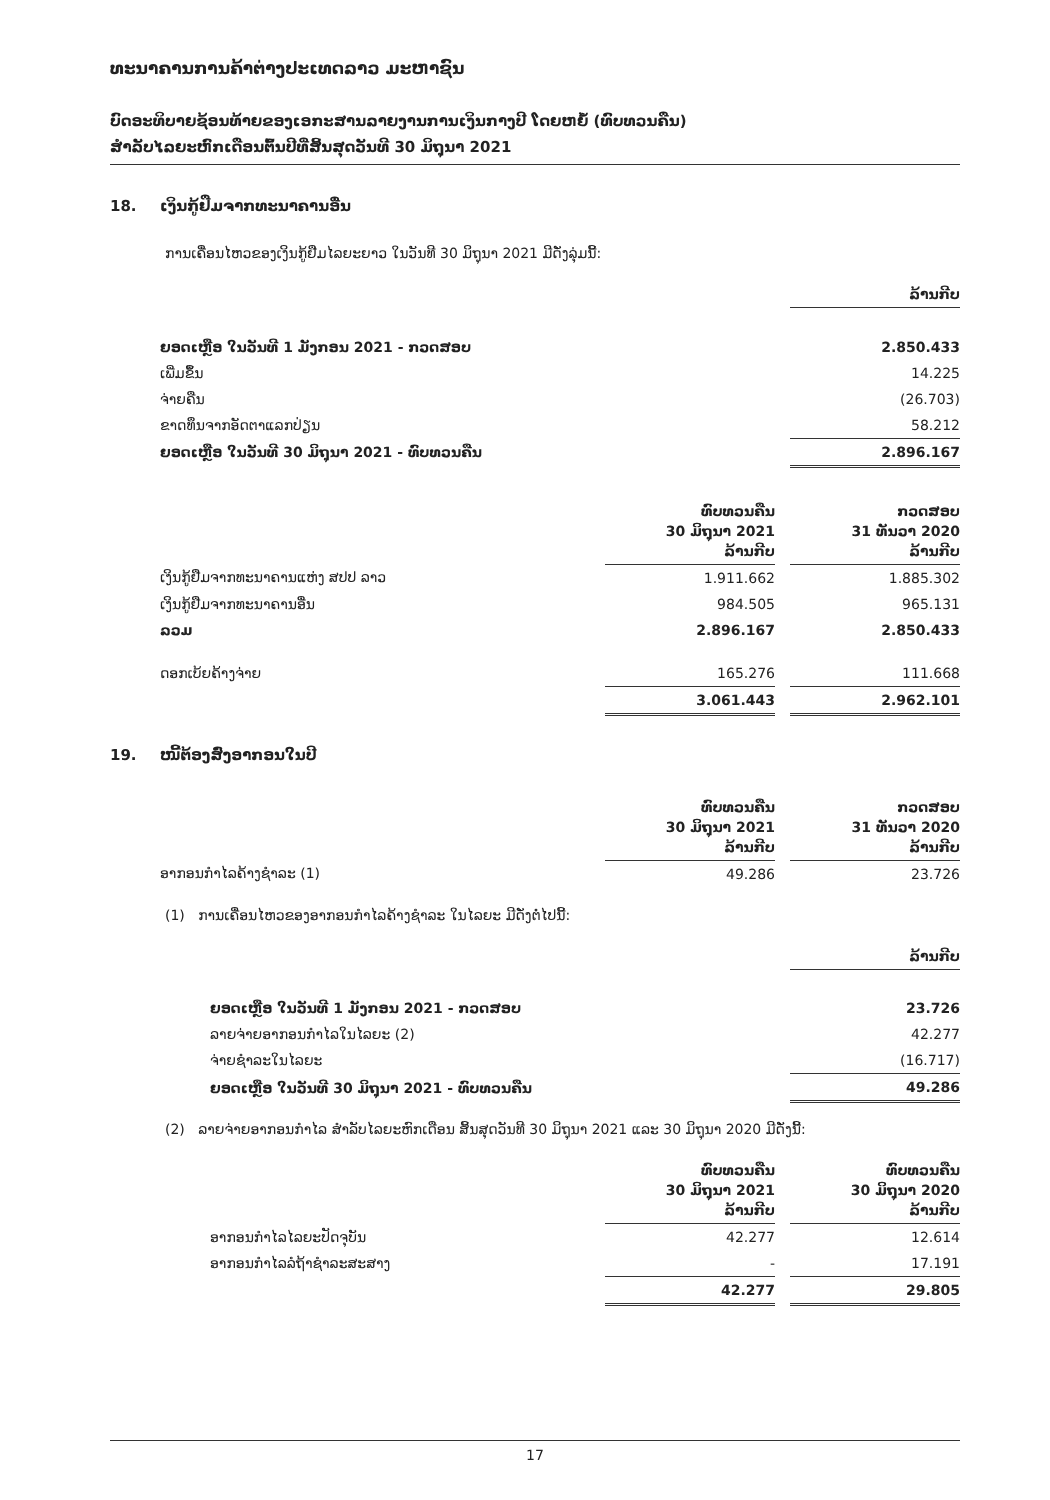ທະນາຄານການຄ້າຕ່າງປະເທດລາວ ມະຫາຊົນ
ບົດອະທິບາຍຊ້ອນທ້າຍຂອງເອກະສານລາຍງານການເງິນກາງປີ ໂດຍຫຍໍ້ (ທົບທວນຄືນ)
ສຳລັບໄລຍະຫົກເດືອນຕົ້ນປີທີ່ສິ້ນສຸດວັນທີ 30 ມິຖຸນາ 2021
18. ເງິນກູ້ຢືມຈາກທະນາຄານອື່ນ
ການເຄື່ອນໄຫວຂອງເງິນກູ້ຢືມໄລຍະຍາວ ໃນວັນທີ 30 ມິຖຸນາ 2021 ມີດັ່ງລຸ່ມນີ້:
| | ລ້ານກີບ |
| --- | --- |
| ຍອດເຫຼືອ ໃນວັນທີ 1 ມັງກອນ 2021 - ກວດສອບ | 2.850.433 |
| ເພີ່ມຂຶ້ນ | 14.225 |
| ຈ່າຍຄືນ | (26.703) |
| ຂາດທຶນຈາກອັດຕາແລກປ່ຽນ | 58.212 |
| ຍອດເຫຼືອ ໃນວັນທີ 30 ມິຖຸນາ 2021 - ທົບທວນຄືນ | 2.896.167 |
| | ທົບທວນຄືນ 30 ມິຖຸນາ 2021 ລ້ານກີບ | | ກວດສອບ 31 ທັນວາ 2020 ລ້ານກີບ |
| --- | --- | --- | --- |
| ເງິນກູ້ຢືມຈາກທະນາຄານແຫ່ງ ສປປ ລາວ | 1.911.662 | | 1.885.302 |
| ເງິນກູ້ຢືມຈາກທະນາຄານອື່ນ | 984.505 | | 965.131 |
| ລວມ | 2.896.167 | | 2.850.433 |
| ດອກເບ້ຍຄ້າງຈ່າຍ | 165.276 | | 111.668 |
| | 3.061.443 | | 2.962.101 |
19. ໜີ້ຕ້ອງສົ່ງອາກອນໃນປີ
| | ທົບທວນຄືນ 30 ມິຖຸນາ 2021 ລ້ານກີບ | | ກວດສອບ 31 ທັນວາ 2020 ລ້ານກີບ |
| --- | --- | --- | --- |
| ອາກອນກຳໄລຄ້າງຊຳລະ (1) | 49.286 | | 23.726 |
(1) ການເຄື່ອນໄຫວຂອງອາກອນກຳໄລຄ້າງຊຳລະ ໃນໄລຍະ ມີດັ່ງຕໍ່ໄປນີ້:
| | ລ້ານກີບ |
| --- | --- |
| ຍອດເຫຼືອ ໃນວັນທີ 1 ມັງກອນ 2021 - ກວດສອບ | 23.726 |
| ລາຍຈ່າຍອາກອນກຳໄລໃນໄລຍະ (2) | 42.277 |
| ຈ່າຍຊຳລະໃນໄລຍະ | (16.717) |
| ຍອດເຫຼືອ ໃນວັນທີ 30 ມິຖຸນາ 2021 - ທົບທວນຄືນ | 49.286 |
(2) ລາຍຈ່າຍອາກອນກຳໄລ ສຳລັບໄລຍະຫົກເດືອນ ສິ້ນສຸດວັນທີ 30 ມິຖຸນາ 2021 ແລະ 30 ມິຖຸນາ 2020 ມີດັ່ງນີ້:
| | ທົບທວນຄືນ 30 ມິຖຸນາ 2021 ລ້ານກີບ | | ທົບທວນຄືນ 30 ມິຖຸນາ 2020 ລ້ານກີບ |
| --- | --- | --- | --- |
| ອາກອນກຳໄລໄລຍະປັດຈຸບັນ | 42.277 | | 12.614 |
| ອາກອນກຳໄລລໍຖ້າຊຳລະສະສາງ | - | | 17.191 |
| | 42.277 | | 29.805 |
17